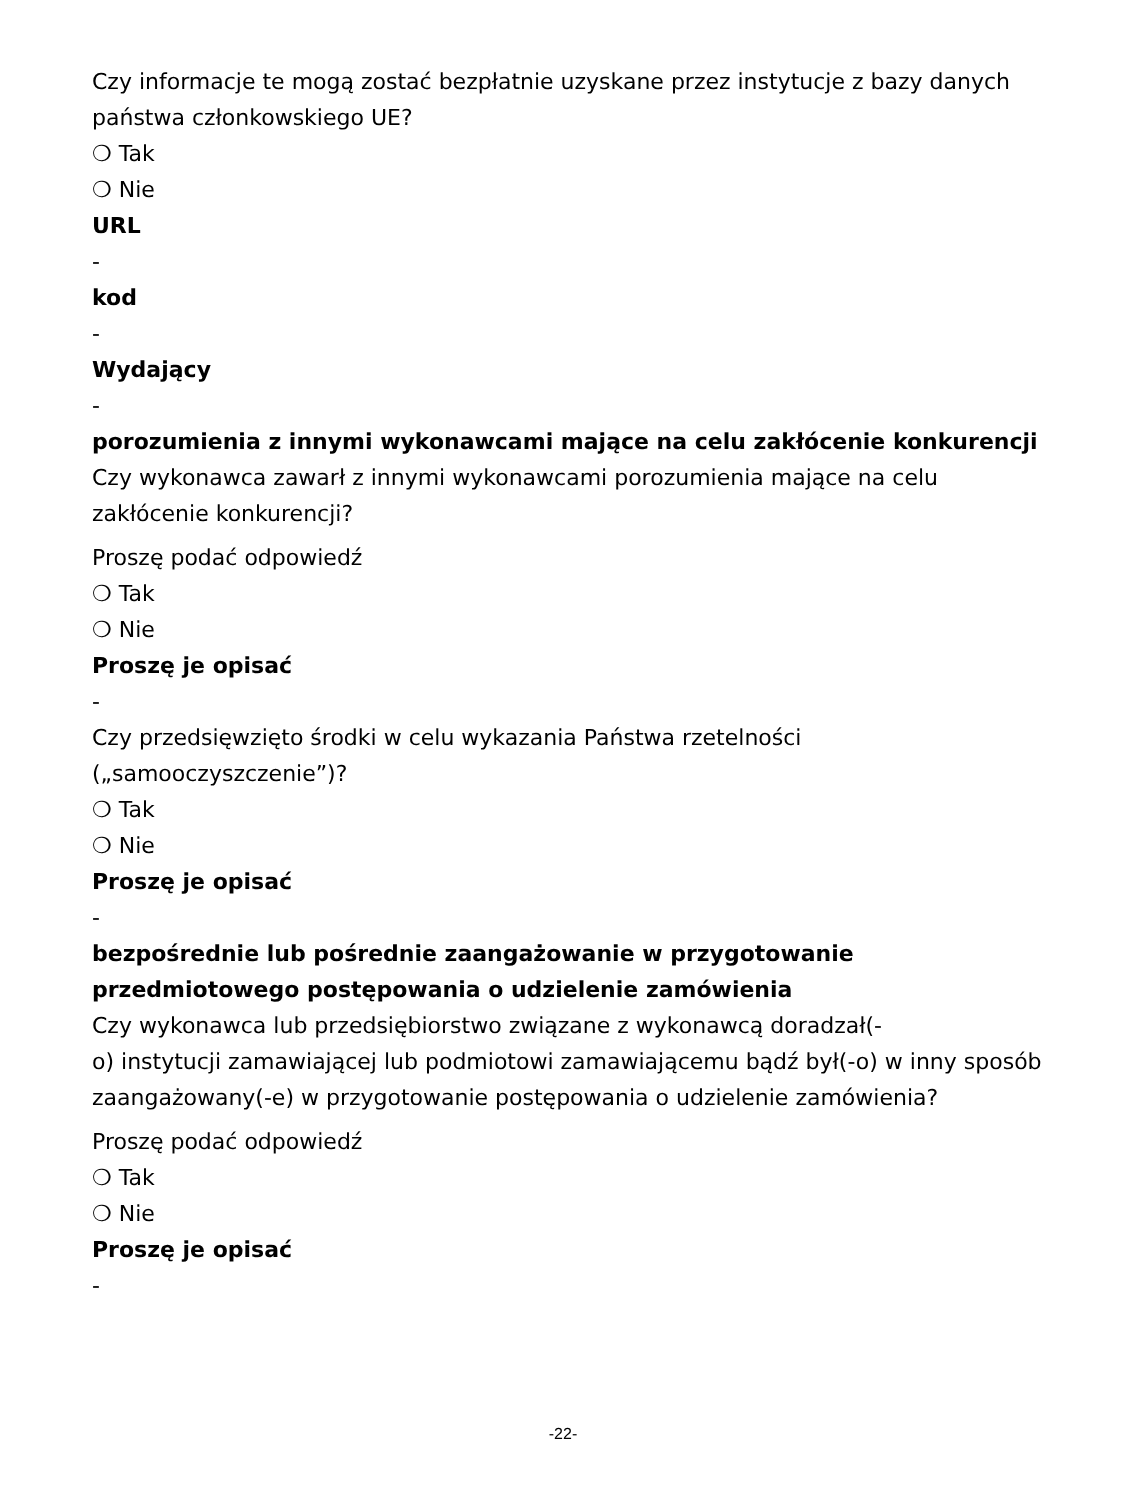Czy informacje te mogą zostać bezpłatnie uzyskane przez instytucje z bazy danych państwa członkowskiego UE?
❍ Tak
❍ Nie
URL
-
kod
-
Wydający
-
porozumienia z innymi wykonawcami mające na celu zakłócenie konkurencji
Czy wykonawca zawarł z innymi wykonawcami porozumienia mające na celu zakłócenie konkurencji?
Proszę podać odpowiedź
❍ Tak
❍ Nie
Proszę je opisać
-
Czy przedsięwzięto środki w celu wykazania Państwa rzetelności („samooczyszczenie”)?
❍ Tak
❍ Nie
Proszę je opisać
-
bezpośrednie lub pośrednie zaangażowanie w przygotowanie przedmiotowego postępowania o udzielenie zamówienia
Czy wykonawca lub przedsiębiorstwo związane z wykonawcą doradzał(-
o) instytucji zamawiającej lub podmiotowi zamawiającemu bądź był(-o) w inny sposób zaangażowany(-e) w przygotowanie postępowania o udzielenie zamówienia?
Proszę podać odpowiedź
❍ Tak
❍ Nie
Proszę je opisać
-
-22-